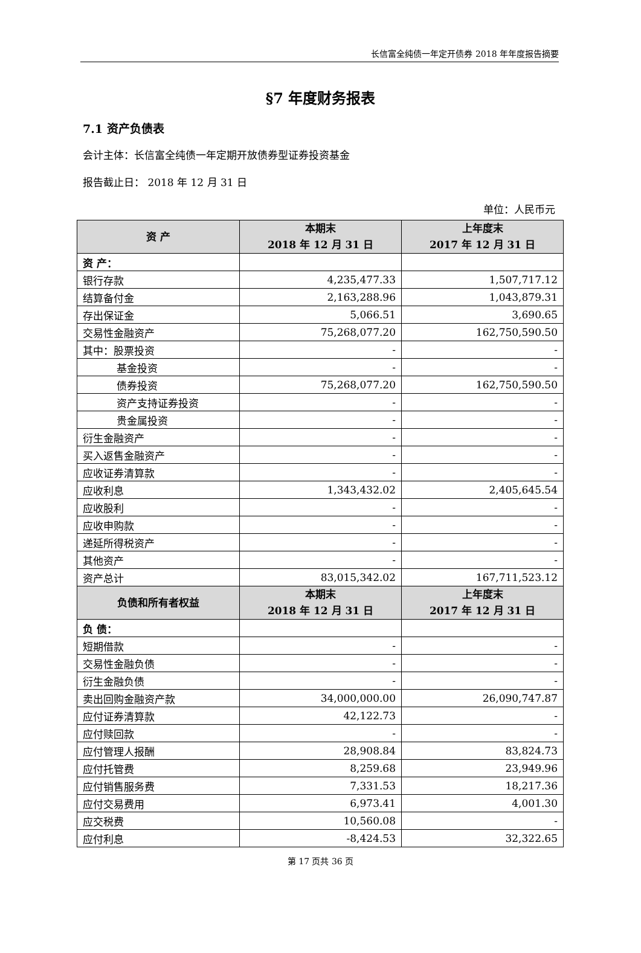长信富全纯债一年定开债券 2018 年年度报告摘要
§7 年度财务报表
7.1 资产负债表
会计主体：长信富全纯债一年定期开放债券型证券投资基金
报告截止日： 2018 年 12 月 31 日
单位：人民币元
| 资 产 | 本期末 2018 年 12 月 31 日 | 上年度末 2017 年 12 月 31 日 |
| --- | --- | --- |
| 资 产： | | |
| 银行存款 | 4,235,477.33 | 1,507,717.12 |
| 结算备付金 | 2,163,288.96 | 1,043,879.31 |
| 存出保证金 | 5,066.51 | 3,690.65 |
| 交易性金融资产 | 75,268,077.20 | 162,750,590.50 |
| 其中：股票投资 | - | - |
| 基金投资 | - | - |
| 债券投资 | 75,268,077.20 | 162,750,590.50 |
| 资产支持证券投资 | - | - |
| 贵金属投资 | - | - |
| 衍生金融资产 | - | - |
| 买入返售金融资产 | - | - |
| 应收证券清算款 | - | - |
| 应收利息 | 1,343,432.02 | 2,405,645.54 |
| 应收股利 | - | - |
| 应收申购款 | - | - |
| 递延所得税资产 | - | - |
| 其他资产 | - | - |
| 资产总计 | 83,015,342.02 | 167,711,523.12 |
| 负债和所有者权益 | 本期末 2018 年 12 月 31 日 | 上年度末 2017 年 12 月 31 日 |
| 负 债： | | |
| 短期借款 | - | - |
| 交易性金融负债 | - | - |
| 衍生金融负债 | - | - |
| 卖出回购金融资产款 | 34,000,000.00 | 26,090,747.87 |
| 应付证券清算款 | 42,122.73 | - |
| 应付赎回款 | - | - |
| 应付管理人报酬 | 28,908.84 | 83,824.73 |
| 应付托管费 | 8,259.68 | 23,949.96 |
| 应付销售服务费 | 7,331.53 | 18,217.36 |
| 应付交易费用 | 6,973.41 | 4,001.30 |
| 应交税费 | 10,560.08 | - |
| 应付利息 | -8,424.53 | 32,322.65 |
第 17 页共 36 页